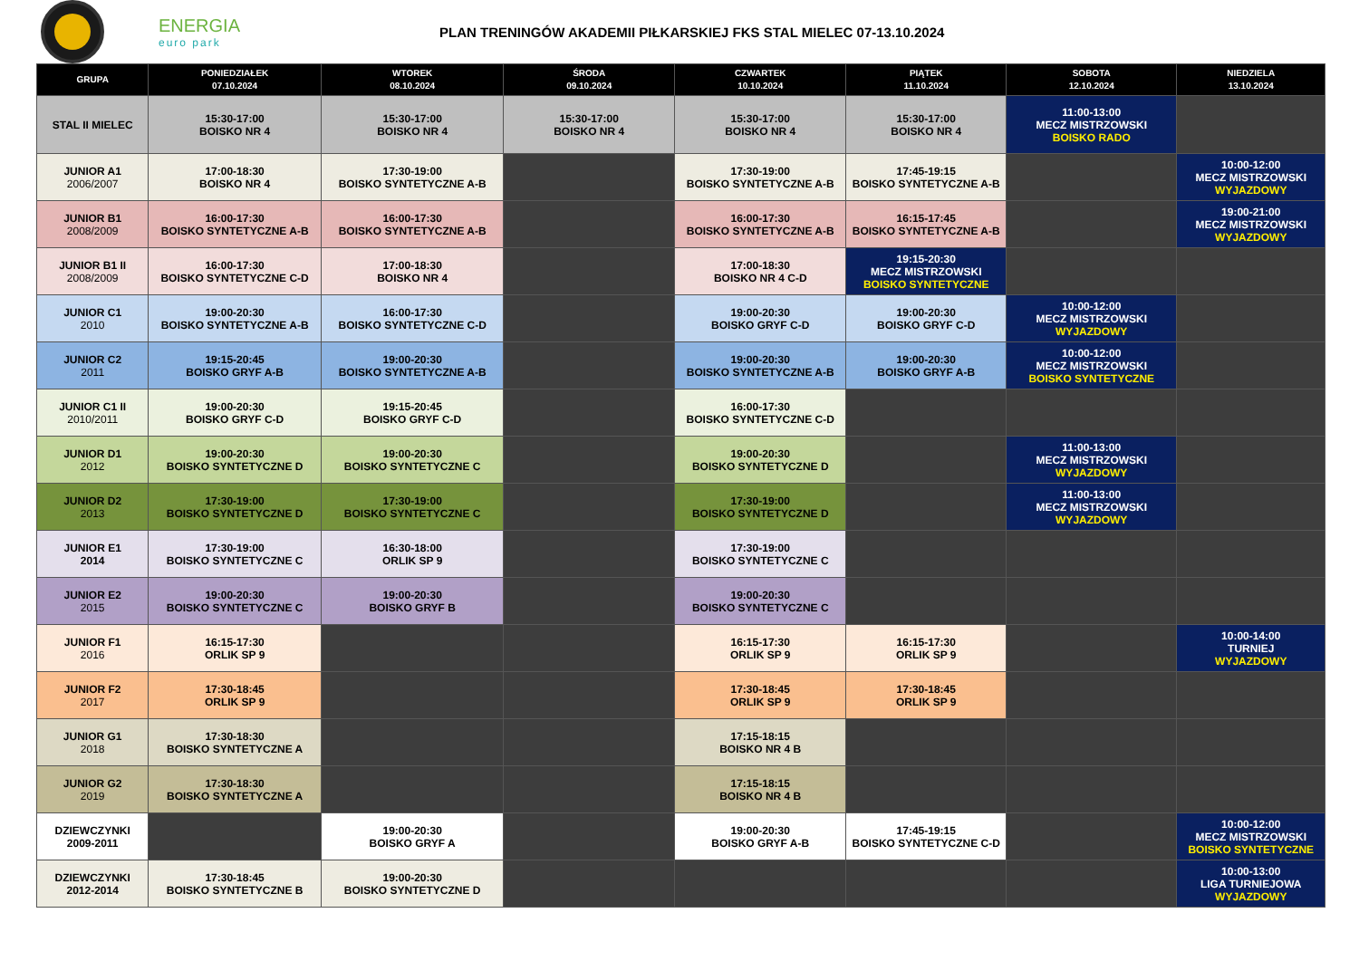ENERGIA
euro park
PLAN TRENINGÓW AKADEMII PIŁKARSKIEJ FKS STAL MIELEC 07-13.10.2024
| GRUPA | PONIEDZIAŁEK 07.10.2024 | WTOREK 08.10.2024 | ŚRODA 09.10.2024 | CZWARTEK 10.10.2024 | PIĄTEK 11.10.2024 | SOBOTA 12.10.2024 | NIEDZIELA 13.10.2024 |
| --- | --- | --- | --- | --- | --- | --- | --- |
| STAL II MIELEC | 15:30-17:00 BOISKO NR 4 | 15:30-17:00 BOISKO NR 4 | 15:30-17:00 BOISKO NR 4 | 15:30-17:00 BOISKO NR 4 | 15:30-17:00 BOISKO NR 4 | 11:00-13:00 MECZ MISTRZOWSKI BOISKO RADO | |
| JUNIOR A1 2006/2007 | 17:00-18:30 BOISKO NR 4 | 17:30-19:00 BOISKO SYNTETYCZNE A-B | | 17:30-19:00 BOISKO SYNTETYCZNE A-B | 17:45-19:15 BOISKO SYNTETYCZNE A-B | | 10:00-12:00 MECZ MISTRZOWSKI WYJAZDOWY |
| JUNIOR B1 2008/2009 | 16:00-17:30 BOISKO SYNTETYCZNE A-B | 16:00-17:30 BOISKO SYNTETYCZNE A-B | | 16:00-17:30 BOISKO SYNTETYCZNE A-B | 16:15-17:45 BOISKO SYNTETYCZNE A-B | | 19:00-21:00 MECZ MISTRZOWSKI WYJAZDOWY |
| JUNIOR B1 II 2008/2009 | 16:00-17:30 BOISKO SYNTETYCZNE C-D | 17:00-18:30 BOISKO NR 4 | | 17:00-18:30 BOISKO NR 4 C-D | 19:15-20:30 MECZ MISTRZOWSKI BOISKO SYNTETYCZNE | | |
| JUNIOR C1 2010 | 19:00-20:30 BOISKO SYNTETYCZNE A-B | 16:00-17:30 BOISKO SYNTETYCZNE C-D | | 19:00-20:30 BOISKO GRYF C-D | 19:00-20:30 BOISKO GRYF C-D | 10:00-12:00 MECZ MISTRZOWSKI WYJAZDOWY | |
| JUNIOR C2 2011 | 19:15-20:45 BOISKO GRYF A-B | 19:00-20:30 BOISKO SYNTETYCZNE A-B | | 19:00-20:30 BOISKO SYNTETYCZNE A-B | 19:00-20:30 BOISKO GRYF A-B | 10:00-12:00 MECZ MISTRZOWSKI BOISKO SYNTETYCZNE | |
| JUNIOR C1 II 2010/2011 | 19:00-20:30 BOISKO GRYF C-D | 19:15-20:45 BOISKO GRYF C-D | | 16:00-17:30 BOISKO SYNTETYCZNE C-D | | | |
| JUNIOR D1 2012 | 19:00-20:30 BOISKO SYNTETYCZNE D | 19:00-20:30 BOISKO SYNTETYCZNE C | | 19:00-20:30 BOISKO SYNTETYCZNE D | | 11:00-13:00 MECZ MISTRZOWSKI WYJAZDOWY | |
| JUNIOR D2 2013 | 17:30-19:00 BOISKO SYNTETYCZNE D | 17:30-19:00 BOISKO SYNTETYCZNE C | | 17:30-19:00 BOISKO SYNTETYCZNE D | | 11:00-13:00 MECZ MISTRZOWSKI WYJAZDOWY | |
| JUNIOR E1 2014 | 17:30-19:00 BOISKO SYNTETYCZNE C | 16:30-18:00 ORLIK SP 9 | | 17:30-19:00 BOISKO SYNTETYCZNE C | | | |
| JUNIOR E2 2015 | 19:00-20:30 BOISKO SYNTETYCZNE C | 19:00-20:30 BOISKO GRYF B | | 19:00-20:30 BOISKO SYNTETYCZNE C | | | |
| JUNIOR F1 2016 | 16:15-17:30 ORLIK SP 9 | | | 16:15-17:30 ORLIK SP 9 | 16:15-17:30 ORLIK SP 9 | | 10:00-14:00 TURNIEJ WYJAZDOWY |
| JUNIOR F2 2017 | 17:30-18:45 ORLIK SP 9 | | | 17:30-18:45 ORLIK SP 9 | 17:30-18:45 ORLIK SP 9 | | |
| JUNIOR G1 2018 | 17:30-18:30 BOISKO SYNTETYCZNE A | | | 17:15-18:15 BOISKO NR 4 B | | | |
| JUNIOR G2 2019 | 17:30-18:30 BOISKO SYNTETYCZNE A | | | 17:15-18:15 BOISKO NR 4 B | | | |
| DZIEWCZYNKI 2009-2011 | | 19:00-20:30 BOISKO GRYF A | | 19:00-20:30 BOISKO GRYF A-B | 17:45-19:15 BOISKO SYNTETYCZNE C-D | | 10:00-12:00 MECZ MISTRZOWSKI BOISKO SYNTETYCZNE |
| DZIEWCZYNKI 2012-2014 | 17:30-18:45 BOISKO SYNTETYCZNE B | 19:00-20:30 BOISKO SYNTETYCZNE D | | | | | 10:00-13:00 LIGA TURNIEJOWA WYJAZDOWY |